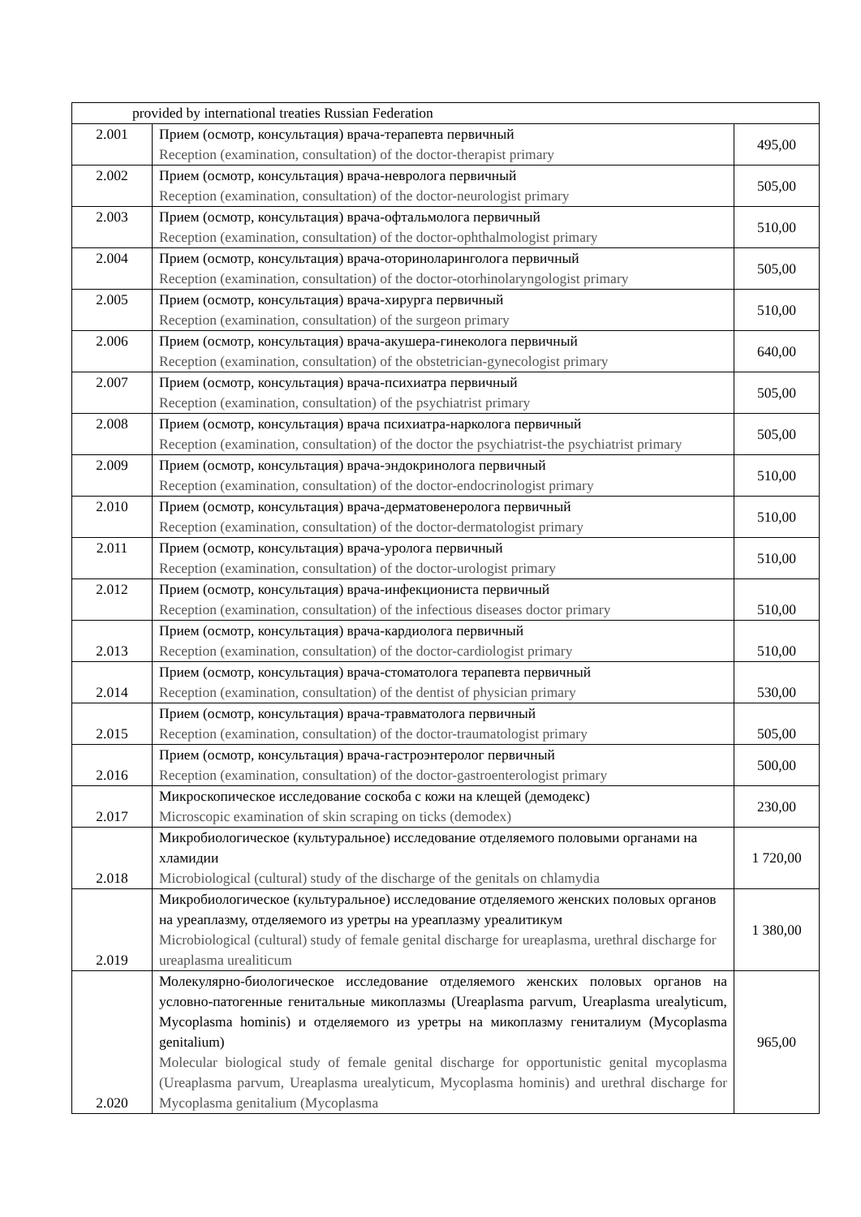| provided by international treaties Russian Federation | | |
| 2.001 | Прием (осмотр, консультация) врача-терапевта первичный Reception (examination, consultation) of the doctor-therapist primary | 495,00 |
| 2.002 | Прием (осмотр, консультация) врача-невролога первичный Reception (examination, consultation) of the doctor-neurologist primary | 505,00 |
| 2.003 | Прием (осмотр, консультация) врача-офтальмолога первичный Reception (examination, consultation) of the doctor-ophthalmologist primary | 510,00 |
| 2.004 | Прием (осмотр, консультация) врача-оториноларинголога первичный Reception (examination, consultation) of the doctor-otorhinolaryngologist primary | 505,00 |
| 2.005 | Прием (осмотр, консультация) врача-хирурга первичный Reception (examination, consultation) of the surgeon primary | 510,00 |
| 2.006 | Прием (осмотр, консультация) врача-акушера-гинеколога первичный Reception (examination, consultation) of the obstetrician-gynecologist primary | 640,00 |
| 2.007 | Прием (осмотр, консультация) врача-психиатра первичный Reception (examination, consultation) of the psychiatrist primary | 505,00 |
| 2.008 | Прием (осмотр, консультация) врача психиатра-нарколога первичный Reception (examination, consultation) of the doctor the psychiatrist-the psychiatrist primary | 505,00 |
| 2.009 | Прием (осмотр, консультация) врача-эндокринолога первичный Reception (examination, consultation) of the doctor-endocrinologist primary | 510,00 |
| 2.010 | Прием (осмотр, консультация) врача-дерматовенеролога первичный Reception (examination, consultation) of the doctor-dermatologist primary | 510,00 |
| 2.011 | Прием (осмотр, консультация) врача-уролога первичный Reception (examination, consultation) of the doctor-urologist primary | 510,00 |
| 2.012 | Прием (осмотр, консультация) врача-инфекциониста первичный Reception (examination, consultation) of the infectious diseases doctor primary | 510,00 |
| 2.013 | Прием (осмотр, консультация) врача-кардиолога первичный Reception (examination, consultation) of the doctor-cardiologist primary | 510,00 |
| 2.014 | Прием (осмотр, консультация) врача-стоматолога терапевта первичный Reception (examination, consultation) of the dentist of physician primary | 530,00 |
| 2.015 | Прием (осмотр, консультация) врача-травматолога первичный Reception (examination, consultation) of the doctor-traumatologist primary | 505,00 |
| 2.016 | Прием (осмотр, консультация) врача-гастроэнтеролог первичный Reception (examination, consultation) of the doctor-gastroenterologist primary | 500,00 |
| 2.017 | Микроскопическое исследование соскоба с кожи на клещей (демодекс) Microscopic examination of skin scraping on ticks (demodex) | 230,00 |
| 2.018 | Микробиологическое (культуральное) исследование отделяемого половыми органами на хламидии Microbiological (cultural) study of the discharge of the genitals on chlamydia | 1 720,00 |
| 2.019 | Микробиологическое (культуральное) исследование отделяемого женских половых органов на уреаплазму, отделяемого из уретры на уреаплазму уреалитикум Microbiological (cultural) study of female genital discharge for ureaplasma, urethral discharge for ureaplasma urealiticum | 1 380,00 |
| 2.020 | Молекулярно-биологическое исследование отделяемого женских половых органов на условно-патогенные генитальные микоплазмы (Ureaplasma parvum, Ureaplasma urealyticum, Mycoplasma hominis) и отделяемого из уретры на микоплазму гениталиум (Mycoplasma genitalium) Molecular biological study of female genital discharge for opportunistic genital mycoplasma (Ureaplasma parvum, Ureaplasma urealyticum, Mycoplasma hominis) and urethral discharge for Mycoplasma genitalium (Mycoplasma | 965,00 |